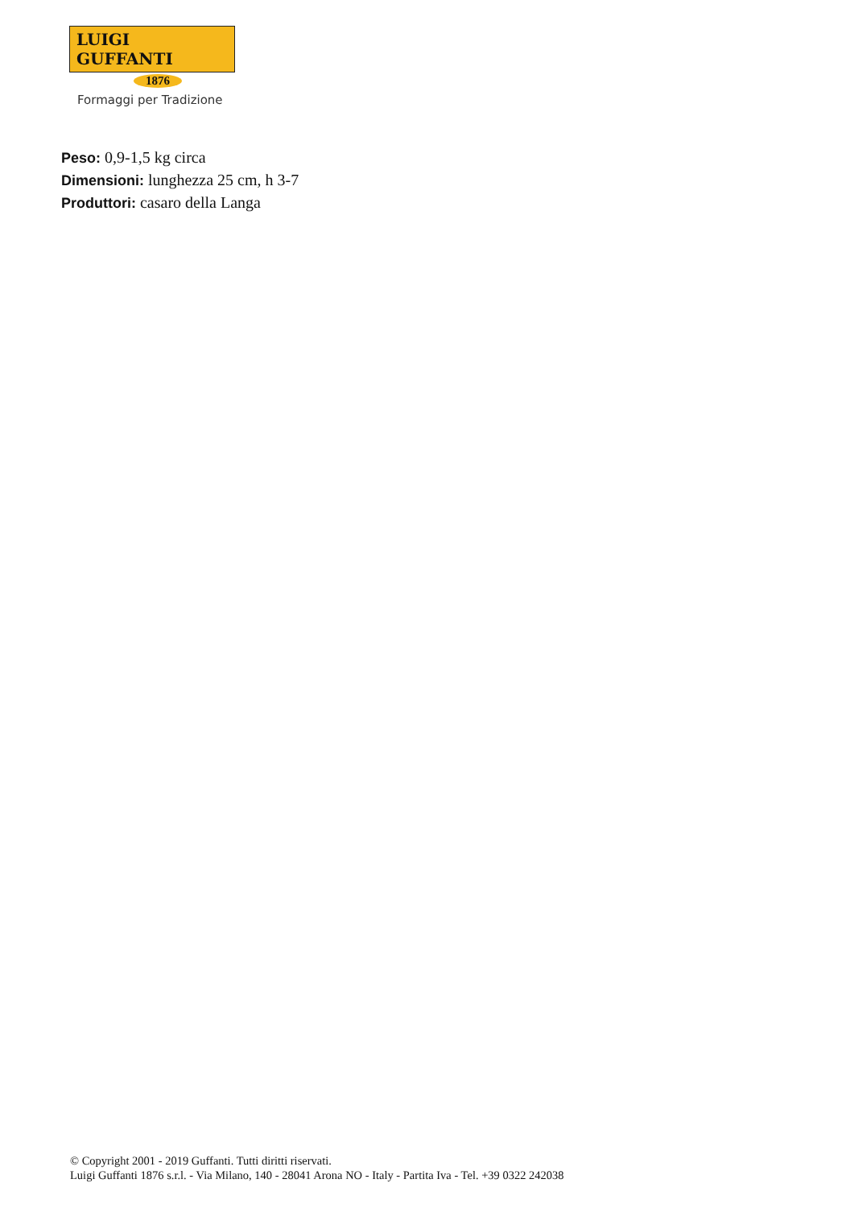LUIGI GUFFANTI
1876
Formaggi per Tradizione
Peso: 0,9-1,5 kg circa
Dimensioni: lunghezza 25 cm, h 3-7
Produttori: casaro della Langa
© Copyright 2001 - 2019 Guffanti. Tutti diritti riservati.
Luigi Guffanti 1876 s.r.l. - Via Milano, 140 - 28041 Arona NO - Italy - Partita Iva - Tel. +39 0322 242038